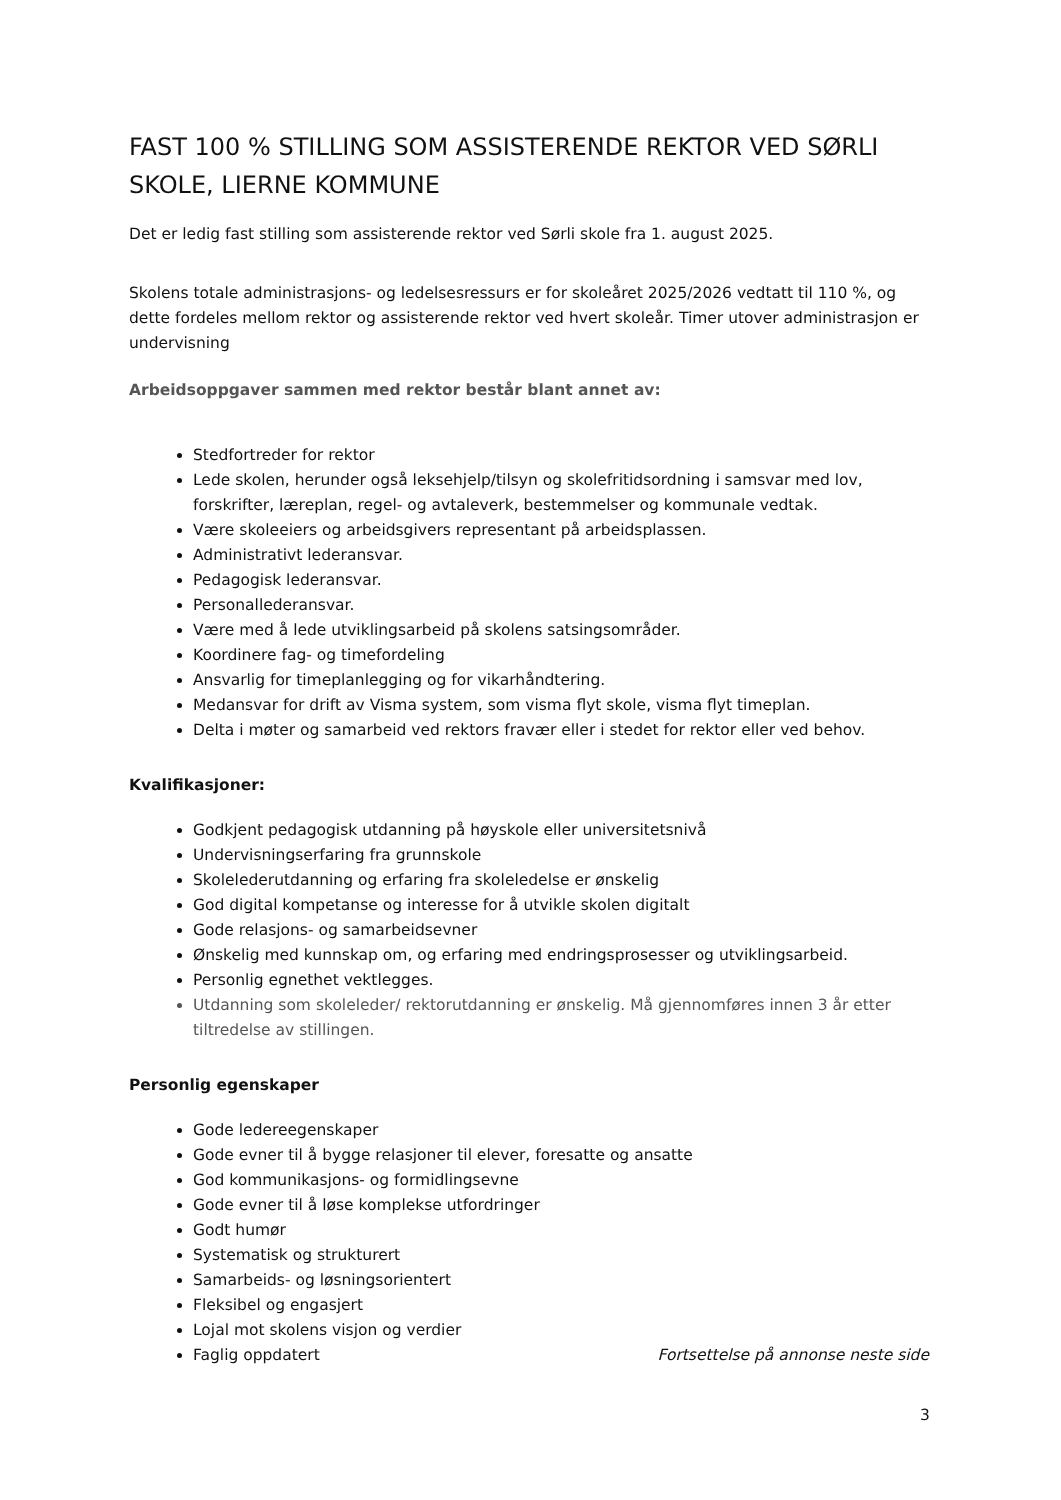FAST 100 % STILLING SOM ASSISTERENDE REKTOR VED SØRLI SKOLE, LIERNE KOMMUNE
Det er ledig fast stilling som assisterende rektor ved Sørli skole fra 1. august 2025.
Skolens totale administrasjons- og ledelsesressurs er for skoleåret 2025/2026 vedtatt til 110 %, og dette fordeles mellom rektor og assisterende rektor ved hvert skoleår. Timer utover administrasjon er undervisning
Arbeidsoppgaver sammen med rektor består blant annet av:
Stedfortreder for rektor
Lede skolen, herunder også leksehjelp/tilsyn og skolefritidsordning i samsvar med lov, forskrifter, læreplan, regel- og avtaleverk, bestemmelser og kommunale vedtak.
Være skoleeiers og arbeidsgivers representant på arbeidsplassen.
Administrativt lederansvar.
Pedagogisk lederansvar.
Personallederansvar.
Være med å lede utviklingsarbeid på skolens satsingsområder.
Koordinere fag- og timefordeling
Ansvarlig for timeplanlegging og for vikarhåndtering.
Medansvar for drift av Visma system, som visma flyt skole, visma flyt timeplan.
Delta i møter og samarbeid ved rektors fravær eller i stedet for rektor eller ved behov.
Kvalifikasjoner:
Godkjent pedagogisk utdanning på høyskole eller universitetsnivå
Undervisningserfaring fra grunnskole
Skolelederutdanning og erfaring fra skoleledelse er ønskelig
God digital kompetanse og interesse for å utvikle skolen digitalt
Gode relasjons- og samarbeidsevner
Ønskelig med kunnskap om, og erfaring med endringsprosesser og utviklingsarbeid.
Personlig egnethet vektlegges.
Utdanning som skoleleder/ rektorutdanning er ønskelig. Må gjennomføres innen 3 år etter tiltredelse av stillingen.
Personlig egenskaper
Gode ledereegenskaper
Gode evner til å bygge relasjoner til elever, foresatte og ansatte
God kommunikasjons- og formidlingsevne
Gode evner til å løse komplekse utfordringer
Godt humør
Systematisk og strukturert
Samarbeids- og løsningsorientert
Fleksibel og engasjert
Lojal mot skolens visjon og verdier
Faglig oppdatert Fortsettelse på annonse neste side
3